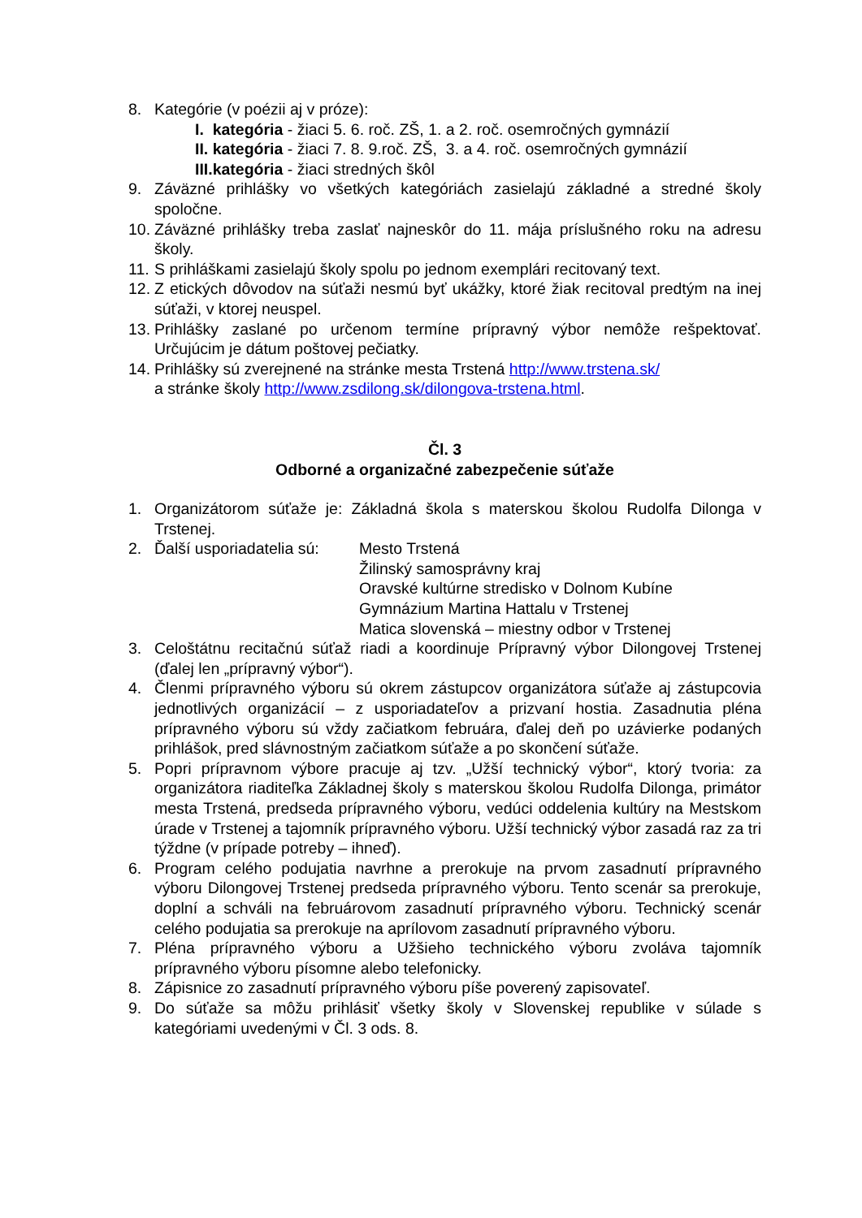8. Kategórie (v poézii aj v próze):
I. kategória - žiaci 5. 6. roč. ZŠ, 1. a 2. roč. osemročných gymnázií
II. kategória - žiaci 7. 8. 9.roč. ZŠ, 3. a 4. roč. osemročných gymnázií
III.kategória - žiaci stredných škôl
9. Záväzné prihlášky vo všetkých kategóriách zasielajú základné a stredné školy spoločne.
10. Záväzné prihlášky treba zaslať najneskôr do 11. mája príslušného roku na adresu školy.
11. S prihláškami zasielajú školy spolu po jednom exemplári recitovaný text.
12. Z etických dôvodov na súťaži nesmú byť ukážky, ktoré žiak recitoval predtým na inej súťaži, v ktorej neuspel.
13. Prihlášky zaslané po určenom termíne prípravný výbor nemôže rešpektovať. Určujúcim je dátum poštovej pečiatky.
14. Prihlášky sú zverejnené na stránke mesta Trstená http://www.trstena.sk/
a stránke školy http://www.zsdilong.sk/dilongova-trstena.html.
Čl. 3
Odborné a organizačné zabezpečenie súťaže
1. Organizátorom súťaže je: Základná škola s materskou školou Rudolfa Dilonga v Trstenej.
2. Ďalší usporiadatelia sú: Mesto Trstená
Žilinský samosprávny kraj
Oravské kultúrne stredisko v Dolnom Kubíne
Gymnázium Martina Hattalu v Trstenej
Matica slovenská – miestny odbor v Trstenej
3. Celoštátnu recitačnú súťaž riadi a koordinuje Prípravný výbor Dilongovej Trstenej (ďalej len „prípravný výbor“).
4. Členmi prípravného výboru sú okrem zástupcov organizátora súťaže aj zástupcovia jednotlivých organizácií – z usporiadateľov a prizvaní hostia. Zasadnutia pléna prípravného výboru sú vždy začiatkom februára, ďalej deň po uzávierke podaných prihlášok, pred slávnostným začiatkom súťaže a po skončení súťaže.
5. Popri prípravnom výbore pracuje aj tzv. „Užší technický výbor“, ktorý tvoria: za organizátora riaditeľka Základnej školy s materskou školou Rudolfa Dilonga, primátor mesta Trstená, predseda prípravného výboru, vedúci oddelenia kultúry na Mestskom úrade v Trstenej a tajomník prípravného výboru. Užší technický výbor zasadá raz za tri týždne (v prípade potreby – ihneď).
6. Program celého podujatia navrhne a prerokuje na prvom zasadnutí prípravného výboru Dilongovej Trstenej predseda prípravného výboru. Tento scenár sa prerokuje, doplní a schváli na februárovom zasadnutí prípravného výboru. Technický scenár celého podujatia sa prerokuje na aprílovom zasadnutí prípravného výboru.
7. Pléna prípravného výboru a Užšieho technického výboru zvoláva tajomník prípravného výboru písomne alebo telefonicky.
8. Zápisnice zo zasadnutí prípravného výboru píše poverený zapisovateľ.
9. Do súťaže sa môžu prihlásiť všetky školy v Slovenskej republike v súlade s kategóriami uvedenými v Čl. 3 ods. 8.